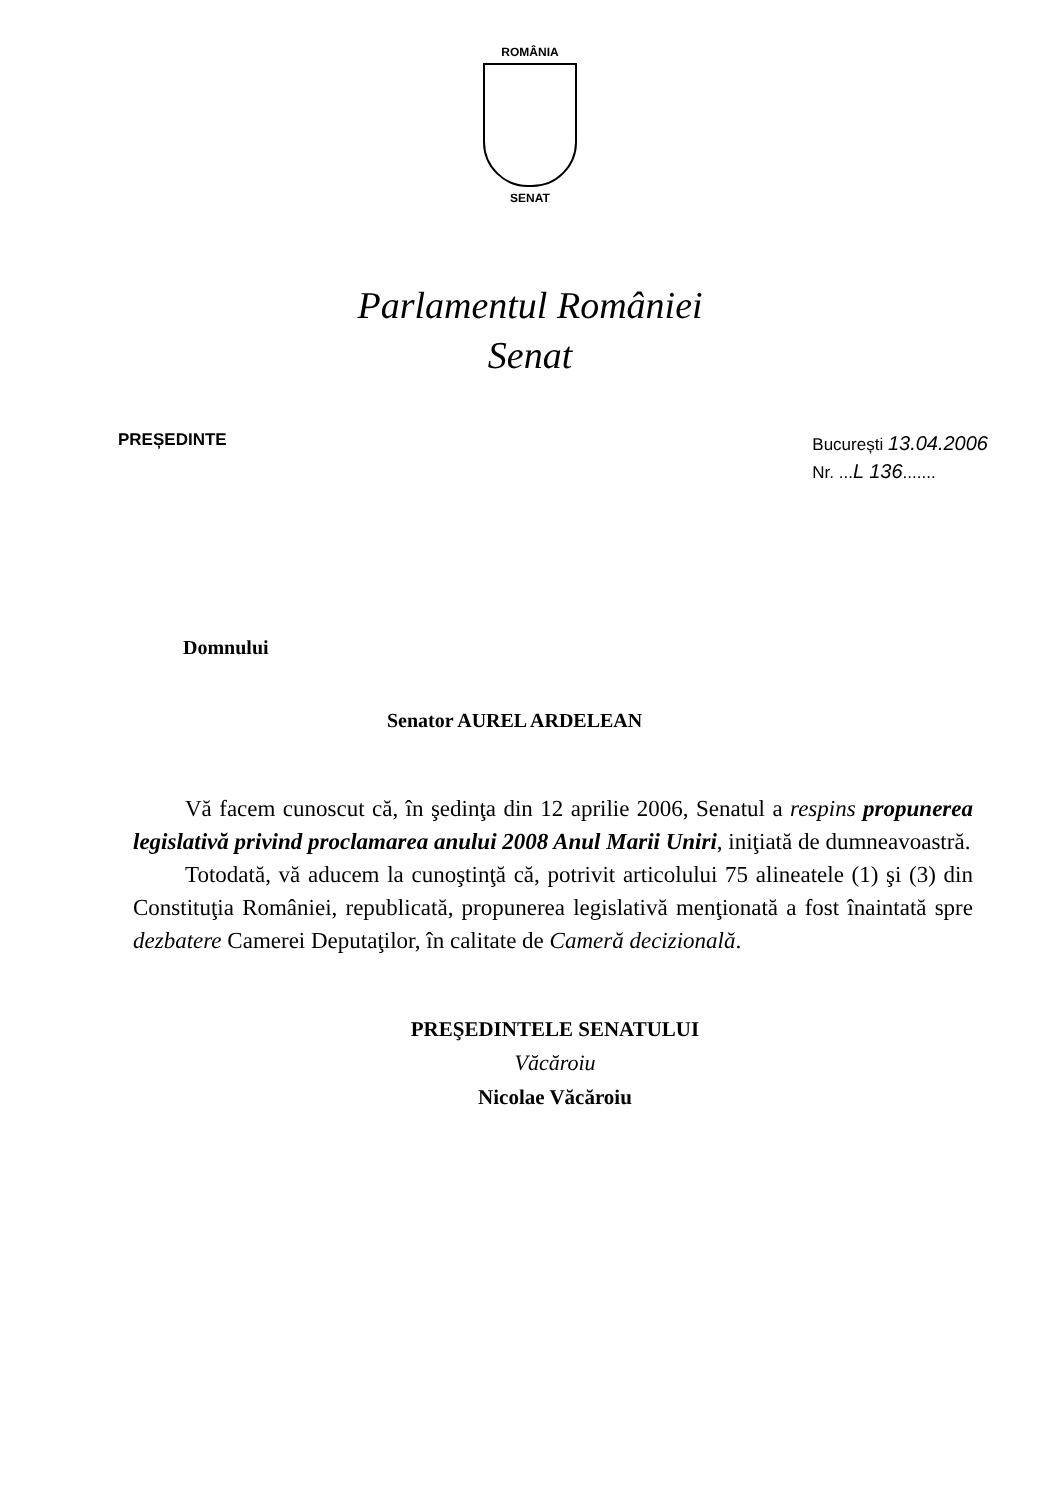ROMÂNIA
SENAT
Parlamentul României
Senat
PREȘEDINTE
București 13.04.2006
Nr. ...L 136.......
Domnului
Senator AUREL ARDELEAN
Vă facem cunoscut că, în şedinţa din 12 aprilie 2006, Senatul a respins propunerea legislativă privind proclamarea anului 2008 Anul Marii Uniri, iniţiată de dumneavoastră.
Totodată, vă aducem la cunoştinţă că, potrivit articolului 75 alineatele (1) şi (3) din Constituţia României, republicată, propunerea legislativă menţionată a fost înaintată spre dezbatere Camerei Deputaţilor, în calitate de Cameră decizională.
PREŞEDINTELE SENATULUI
Văcăroiu
Nicolae Văcăroiu